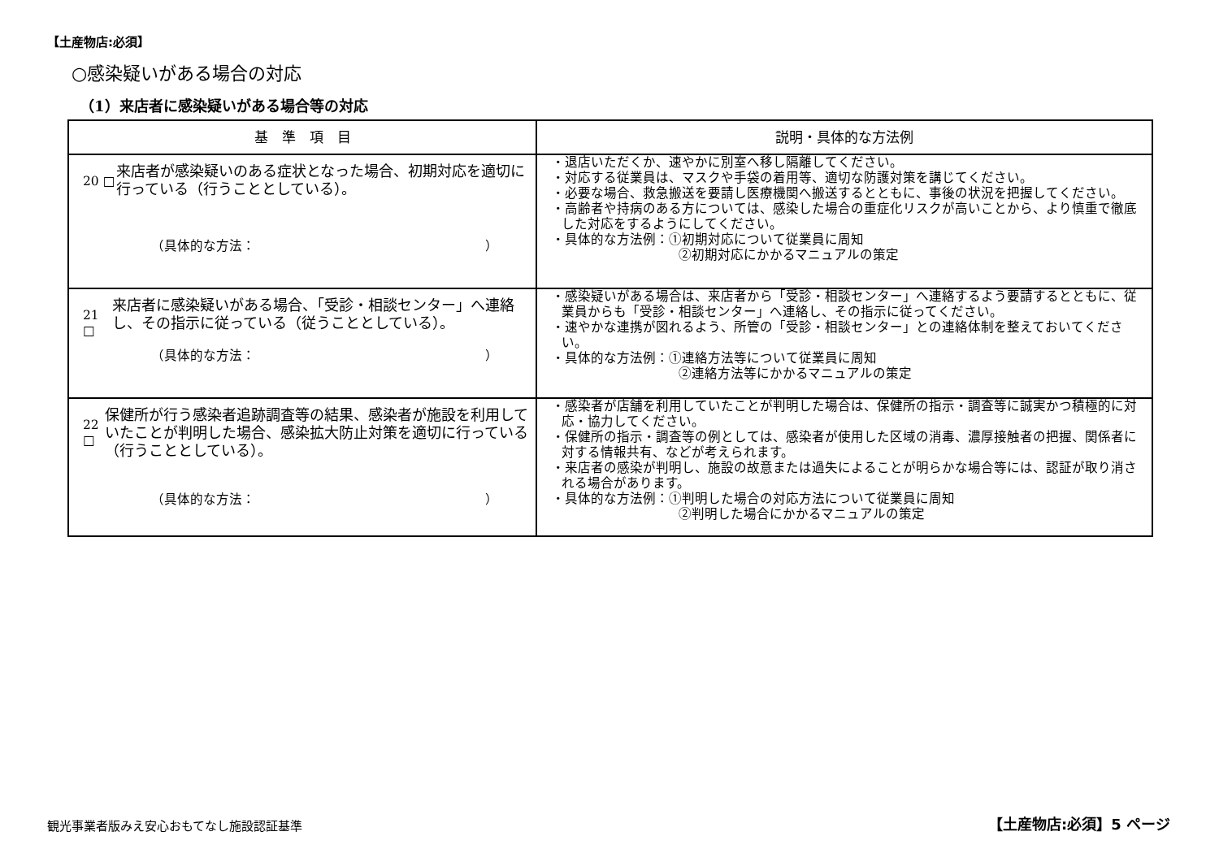【土産物店:必須】
○感染疑いがある場合の対応
（1）来店者に感染疑いがある場合等の対応
| 基 準 項 目 | 説明・具体的な方法例 |
| --- | --- |
| 20 □ 来店者が感染疑いのある症状となった場合、初期対応を適切に行っている（行うこととしている）。 （具体的な方法： ） | ・退店いただくか、速やかに別室へ移し隔離してください。 ・対応する従業員は、マスクや手袋の着用等、適切な防護対策を講じてください。 ・必要な場合、救急搬送を要請し医療機関へ搬送するとともに、事後の状況を把握してください。 ・高齢者や持病のある方については、感染した場合の重症化リスクが高いことから、より慎重で徹底した対応をするようにしてください。 ・具体的な方法例：①初期対応について従業員に周知 ②初期対応にかかるマニュアルの策定 |
| 21 □ 来店者に感染疑いがある場合、「受診・相談センター」へ連絡し、その指示に従っている（従うこととしている）。 （具体的な方法： ） | ・感染疑いがある場合は、来店者から「受診・相談センター」へ連絡するよう要請するとともに、従業員からも「受診・相談センター」へ連絡し、その指示に従ってください。 ・速やかな連携が図れるよう、所管の「受診・相談センター」との連絡体制を整えておいてください。 ・具体的な方法例：①連絡方法等について従業員に周知 ②連絡方法等にかかるマニュアルの策定 |
| 22 □ 保健所が行う感染者追跡調査等の結果、感染者が施設を利用していたことが判明した場合、感染拡大防止対策を適切に行っている（行うこととしている）。 （具体的な方法： ） | ・感染者が店舗を利用していたことが判明した場合は、保健所の指示・調査等に誠実かつ積極的に対応・協力してください。 ・保健所の指示・調査等の例としては、感染者が使用した区域の消毒、濃厚接触者の把握、関係者に対する情報共有、などが考えられます。 ・来店者の感染が判明し、施設の故意または過失によることが明らかな場合等には、認証が取り消される場合があります。 ・具体的な方法例：①判明した場合の対応方法について従業員に周知 ②判明した場合にかかるマニュアルの策定 |
観光事業者版みえ安心おもてなし施設認証基準
【土産物店:必須】5 ページ